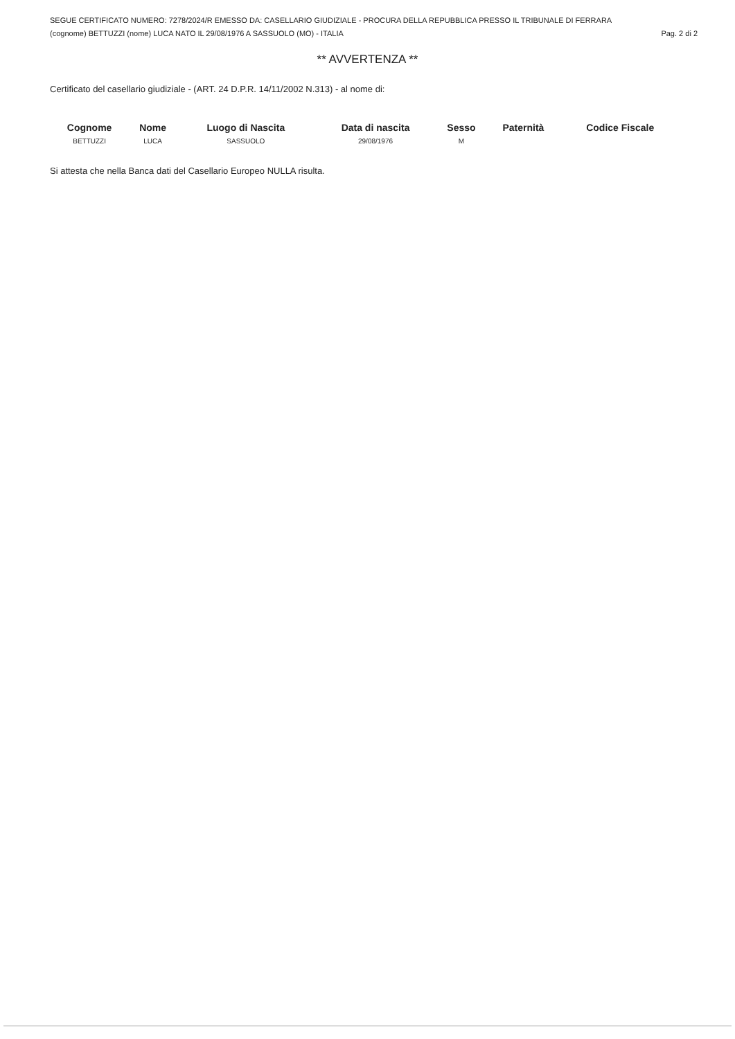SEGUE CERTIFICATO NUMERO: 7278/2024/R EMESSO DA: CASELLARIO GIUDIZIALE - PROCURA DELLA REPUBBLICA PRESSO IL TRIBUNALE DI FERRARA
(cognome) BETTUZZI (nome) LUCA NATO IL 29/08/1976 A SASSUOLO (MO) - ITALIA Pag. 2 di 2
** AVVERTENZA **
Certificato del casellario giudiziale - (ART. 24 D.P.R. 14/11/2002 N.313) - al nome di:
| Cognome | Nome | Luogo di Nascita | Data di nascita | Sesso | Paternità | Codice Fiscale |
| --- | --- | --- | --- | --- | --- | --- |
| BETTUZZI | LUCA | SASSUOLO | 29/08/1976 | M | | |
Si attesta che nella Banca dati del Casellario Europeo NULLA risulta.